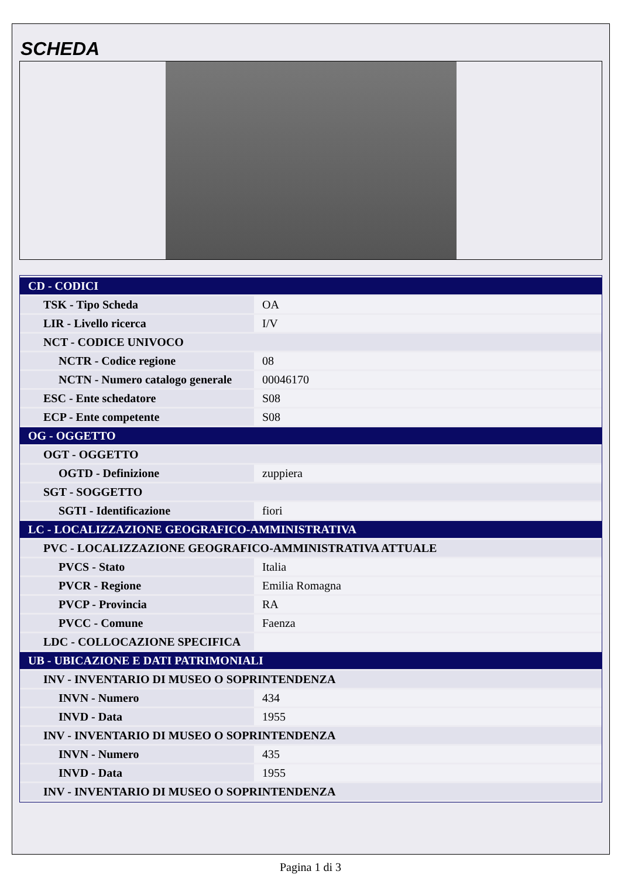SCHEDA
| CD - CODICI | |
| TSK - Tipo Scheda | OA |
| LIR - Livello ricerca | I/V |
| NCT - CODICE UNIVOCO | |
| NCTR - Codice regione | 08 |
| NCTN - Numero catalogo generale | 00046170 |
| ESC - Ente schedatore | S08 |
| ECP - Ente competente | S08 |
| OG - OGGETTO | |
| OGT - OGGETTO | |
| OGTD - Definizione | zuppiera |
| SGT - SOGGETTO | |
| SGTI - Identificazione | fiori |
| LC - LOCALIZZAZIONE GEOGRAFICO-AMMINISTRATIVA | |
| PVC - LOCALIZZAZIONE GEOGRAFICO-AMMINISTRATIVA ATTUALE | |
| PVCS - Stato | Italia |
| PVCR - Regione | Emilia Romagna |
| PVCP - Provincia | RA |
| PVCC - Comune | Faenza |
| LDC - COLLOCAZIONE SPECIFICA | |
| UB - UBICAZIONE E DATI PATRIMONIALI | |
| INV - INVENTARIO DI MUSEO O SOPRINTENDENZA | |
| INVN - Numero | 434 |
| INVD - Data | 1955 |
| INV - INVENTARIO DI MUSEO O SOPRINTENDENZA | |
| INVN - Numero | 435 |
| INVD - Data | 1955 |
| INV - INVENTARIO DI MUSEO O SOPRINTENDENZA | |
Pagina 1 di 3